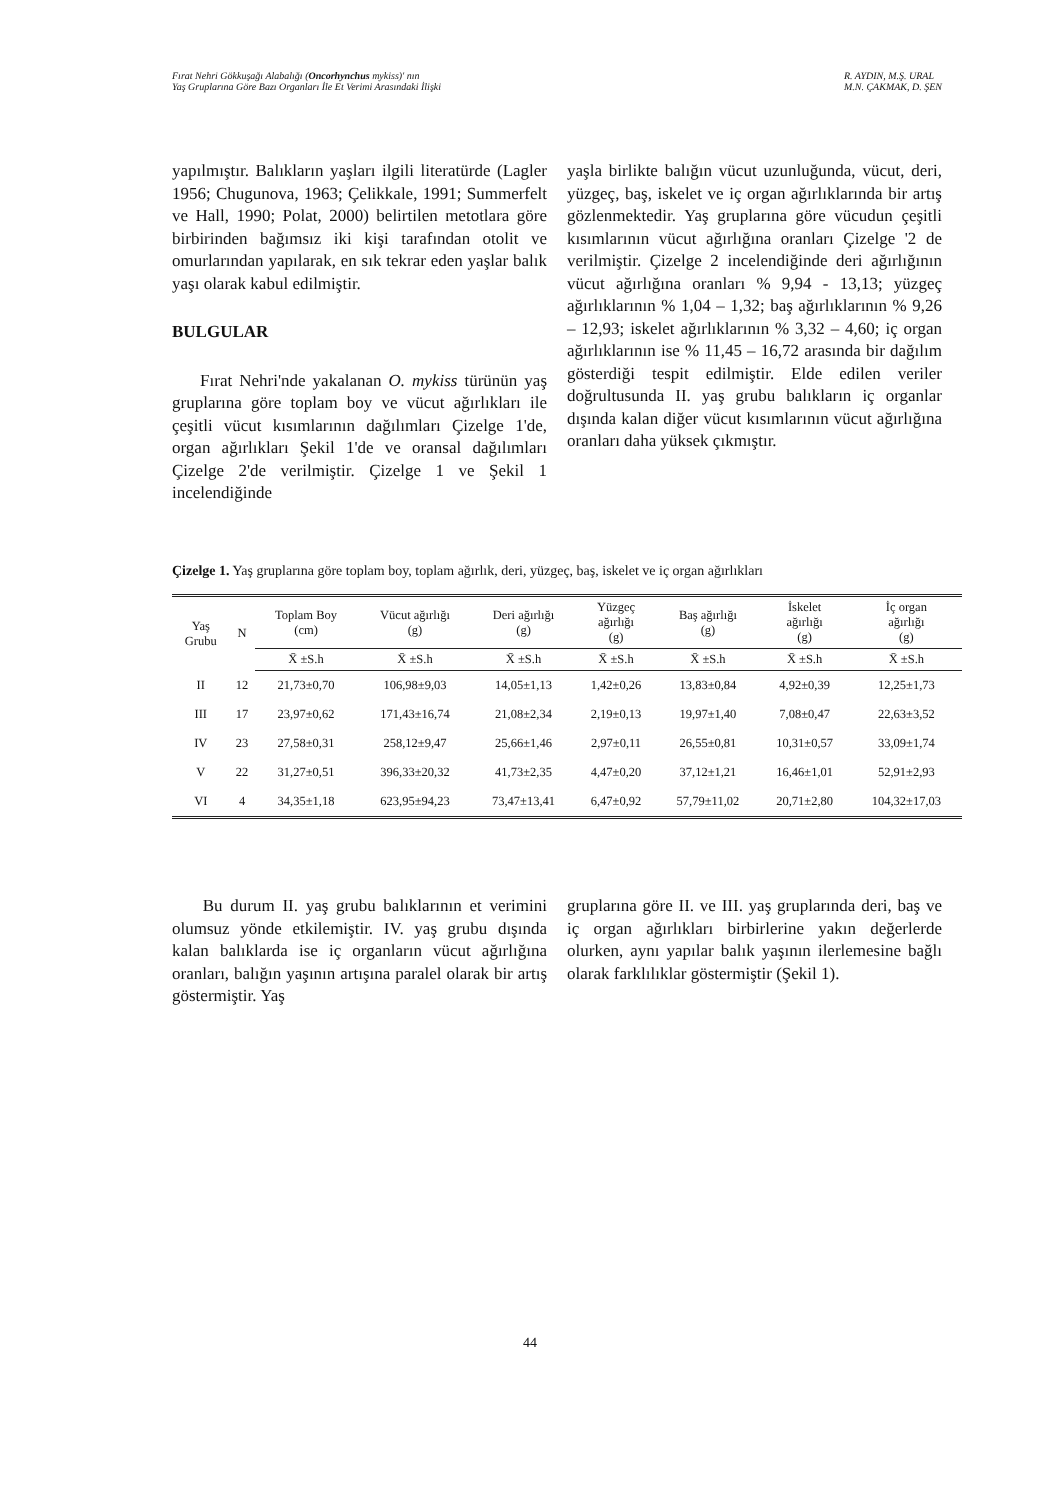Fırat Nehri Gökkuşağı Alabalığı (Oncorhynchus mykiss)' nın
Yaş Gruplarına Göre Bazı Organları İle Et Verimi Arasındaki İlişki
R. AYDIN, M.Ş. URAL
M.N. ÇAKMAK, D. ŞEN
yapılmıştır. Balıkların yaşları ilgili literatürde (Lagler 1956; Chugunova, 1963; Çelikkale, 1991; Summerfelt ve Hall, 1990; Polat, 2000) belirtilen metotlara göre birbirinden bağımsız iki kişi tarafından otolit ve omurlarından yapılarak, en sık tekrar eden yaşlar balık yaşı olarak kabul edilmiştir.
BULGULAR
Fırat Nehri'nde yakalanan O. mykiss türünün yaş gruplarına göre toplam boy ve vücut ağırlıkları ile çeşitli vücut kısımlarının dağılımları Çizelge 1'de, organ ağırlıkları Şekil 1'de ve oransal dağılımları Çizelge 2'de verilmiştir. Çizelge 1 ve Şekil 1 incelendiğinde
yaşla birlikte balığın vücut uzunluğunda, vücut, deri, yüzgeç, baş, iskelet ve iç organ ağırlıklarında bir artış gözlenmektedir. Yaş gruplarına göre vücudun çeşitli kısımlarının vücut ağırlığına oranları Çizelge '2 de verilmiştir. Çizelge 2 incelendiğinde deri ağırlığının vücut ağırlığına oranları % 9,94 - 13,13; yüzgeç ağırlıklarının % 1,04 – 1,32; baş ağırlıklarının % 9,26 – 12,93; iskelet ağırlıklarının % 3,32 – 4,60; iç organ ağırlıklarının ise % 11,45 – 16,72 arasında bir dağılım gösterdiği tespit edilmiştir. Elde edilen veriler doğrultusunda II. yaş grubu balıkların iç organlar dışında kalan diğer vücut kısımlarının vücut ağırlığına oranları daha yüksek çıkmıştır.
Çizelge 1. Yaş gruplarına göre toplam boy, toplam ağırlık, deri, yüzgeç, baş, iskelet ve iç organ ağırlıkları
| Yaş Grubu | N | Toplam Boy (cm) | Vücut ağırlığı (g) | Deri ağırlığı (g) | Yüzgeç ağırlığı (g) | Baş ağırlığı (g) | İskelet ağırlığı (g) | İç organ ağırlığı (g) |
| --- | --- | --- | --- | --- | --- | --- | --- | --- |
| | | X̄ ±S.h | X̄ ±S.h | X̄ ±S.h | X̄ ±S.h | X̄ ±S.h | X̄ ±S.h | X̄ ±S.h |
| II | 12 | 21,73±0,70 | 106,98±9,03 | 14,05±1,13 | 1,42±0,26 | 13,83±0,84 | 4,92±0,39 | 12,25±1,73 |
| III | 17 | 23,97±0,62 | 171,43±16,74 | 21,08±2,34 | 2,19±0,13 | 19,97±1,40 | 7,08±0,47 | 22,63±3,52 |
| IV | 23 | 27,58±0,31 | 258,12±9,47 | 25,66±1,46 | 2,97±0,11 | 26,55±0,81 | 10,31±0,57 | 33,09±1,74 |
| V | 22 | 31,27±0,51 | 396,33±20,32 | 41,73±2,35 | 4,47±0,20 | 37,12±1,21 | 16,46±1,01 | 52,91±2,93 |
| VI | 4 | 34,35±1,18 | 623,95±94,23 | 73,47±13,41 | 6,47±0,92 | 57,79±11,02 | 20,71±2,80 | 104,32±17,03 |
Bu durum II. yaş grubu balıklarının et verimini olumsuz yönde etkilemiştir. IV. yaş grubu dışında kalan balıklarda ise iç organların vücut ağırlığına oranları, balığın yaşının artışına paralel olarak bir artış göstermiştir. Yaş
gruplarına göre II. ve III. yaş gruplarında deri, baş ve iç organ ağırlıkları birbirlerine yakın değerlerde olurken, aynı yapılar balık yaşının ilerlemesine bağlı olarak farklılıklar göstermiştir (Şekil 1).
44